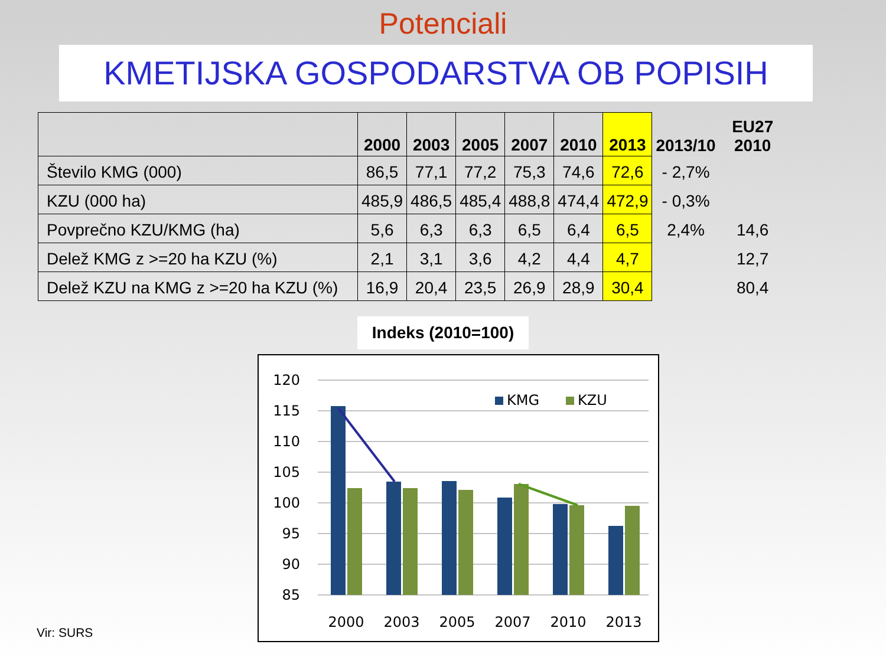Potenciali
KMETIJSKA GOSPODARSTVA OB POPISIH
| | 2000 | 2003 | 2005 | 2007 | 2010 | 2013 | 2013/10 | EU27 2010 |
| --- | --- | --- | --- | --- | --- | --- | --- | --- |
| Število KMG (000) | 86,5 | 77,1 | 77,2 | 75,3 | 74,6 | 72,6 | - 2,7% | |
| KZU (000 ha) | 485,9 | 486,5 | 485,4 | 488,8 | 474,4 | 472,9 | - 0,3% | |
| Povprečno KZU/KMG (ha) | 5,6 | 6,3 | 6,3 | 6,5 | 6,4 | 6,5 | 2,4% | 14,6 |
| Delež KMG z >=20 ha KZU (%) | 2,1 | 3,1 | 3,6 | 4,2 | 4,4 | 4,7 | | 12,7 |
| Delež KZU na KMG z >=20 ha KZU (%) | 16,9 | 20,4 | 23,5 | 26,9 | 28,9 | 30,4 | | 80,4 |
Indeks (2010=100)
120
115
110
105
100
95
90
85
KMG
KZU
2000
2003
2005
2007
2010
2013
Vir: SURS